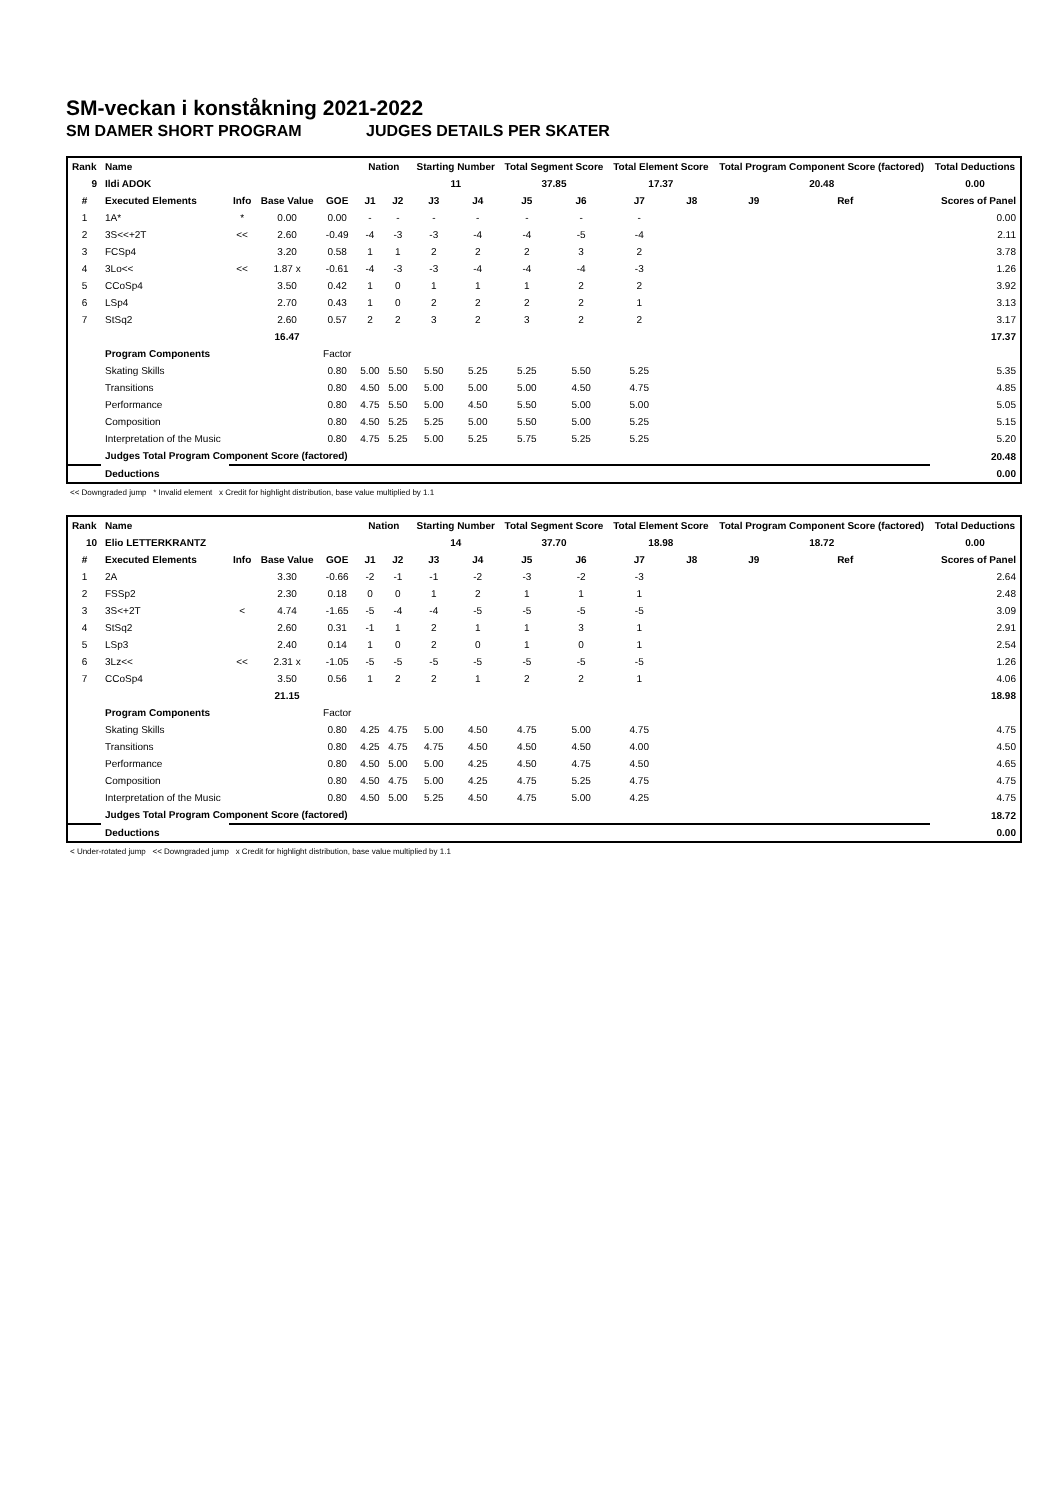SM-veckan i konståkning 2021-2022
SM DAMER SHORT PROGRAM JUDGES DETAILS PER SKATER
| Rank | Name | | | | Nation | | Starting Number | | Total Segment Score | | Total Element Score | | Total Program Component Score (factored) | | | Total Deductions |
| --- | --- | --- | --- | --- | --- | --- | --- | --- | --- | --- | --- | --- | --- | --- | --- | --- |
| 9 | Ildi ADOK | | | | | | 11 | | 37.85 | | 17.37 | | 20.48 | | | 0.00 |
| # | Executed Elements | Info | Base Value | GOE | J1 | J2 | J3 | J4 | J5 | J6 | J7 | J8 | J9 | Ref | | Scores of Panel |
| 1 | 1A* | * | 0.00 | 0.00 | - | - | - | - | - | - | - | | | | | 0.00 |
| 2 | 3S<<+2T | << | 2.60 | -0.49 | -4 | -3 | -3 | -4 | -4 | -5 | -4 | | | | | 2.11 |
| 3 | FCSp4 | | 3.20 | 0.58 | 1 | 1 | 2 | 2 | 2 | 3 | 2 | | | | | 3.78 |
| 4 | 3Lo<< | << | 1.87 x | -0.61 | -4 | -3 | -3 | -4 | -4 | -4 | -3 | | | | | 1.26 |
| 5 | CCoSp4 | | 3.50 | 0.42 | 1 | 0 | 1 | 1 | 1 | 2 | 2 | | | | | 3.92 |
| 6 | LSp4 | | 2.70 | 0.43 | 1 | 0 | 2 | 2 | 2 | 2 | 1 | | | | | 3.13 |
| 7 | StSq2 | | 2.60 | 0.57 | 2 | 2 | 3 | 2 | 3 | 2 | 2 | | | | | 3.17 |
| | | | 16.47 | | | | | | | | | | | | | 17.37 |
| | Program Components | | | Factor | | | | | | | | | | | | |
| | Skating Skills | | | 0.80 | 5.00 | 5.50 | 5.50 | 5.25 | 5.25 | 5.50 | 5.25 | | | | | 5.35 |
| | Transitions | | | 0.80 | 4.50 | 5.00 | 5.00 | 5.00 | 5.00 | 4.50 | 4.75 | | | | | 4.85 |
| | Performance | | | 0.80 | 4.75 | 5.50 | 5.00 | 4.50 | 5.50 | 5.00 | 5.00 | | | | | 5.05 |
| | Composition | | | 0.80 | 4.50 | 5.25 | 5.25 | 5.00 | 5.50 | 5.00 | 5.25 | | | | | 5.15 |
| | Interpretation of the Music | | | 0.80 | 4.75 | 5.25 | 5.00 | 5.25 | 5.75 | 5.25 | 5.25 | | | | | 5.20 |
| | Judges Total Program Component Score (factored) | | | | | | | | | | | | | | | 20.48 |
| | Deductions | | | | | | | | | | | | | | | 0.00 |
<< Downgraded jump * Invalid element x Credit for highlight distribution, base value multiplied by 1.1
| Rank | Name | | | | Nation | | Starting Number | | Total Segment Score | | Total Element Score | | Total Program Component Score (factored) | | | Total Deductions |
| --- | --- | --- | --- | --- | --- | --- | --- | --- | --- | --- | --- | --- | --- | --- | --- | --- |
| 10 | Elio LETTERKRANTZ | | | | | | 14 | | 37.70 | | 18.98 | | 18.72 | | | 0.00 |
| # | Executed Elements | Info | Base Value | GOE | J1 | J2 | J3 | J4 | J5 | J6 | J7 | J8 | J9 | Ref | | Scores of Panel |
| 1 | 2A | | 3.30 | -0.66 | -2 | -1 | -1 | -2 | -3 | -2 | -3 | | | | | 2.64 |
| 2 | FSSp2 | | 2.30 | 0.18 | 0 | 0 | 1 | 2 | 1 | 1 | 1 | | | | | 2.48 |
| 3 | 3S<+2T | < | 4.74 | -1.65 | -5 | -4 | -4 | -5 | -5 | -5 | -5 | | | | | 3.09 |
| 4 | StSq2 | | 2.60 | 0.31 | -1 | 1 | 2 | 1 | 1 | 3 | 1 | | | | | 2.91 |
| 5 | LSp3 | | 2.40 | 0.14 | 1 | 0 | 2 | 0 | 1 | 0 | 1 | | | | | 2.54 |
| 6 | 3Lz<< | << | 2.31 x | -1.05 | -5 | -5 | -5 | -5 | -5 | -5 | -5 | | | | | 1.26 |
| 7 | CCoSp4 | | 3.50 | 0.56 | 1 | 2 | 2 | 1 | 2 | 2 | 1 | | | | | 4.06 |
| | | | 21.15 | | | | | | | | | | | | | 18.98 |
| | Program Components | | | Factor | | | | | | | | | | | | |
| | Skating Skills | | | 0.80 | 4.25 | 4.75 | 5.00 | 4.50 | 4.75 | 5.00 | 4.75 | | | | | 4.75 |
| | Transitions | | | 0.80 | 4.25 | 4.75 | 4.75 | 4.50 | 4.50 | 4.50 | 4.00 | | | | | 4.50 |
| | Performance | | | 0.80 | 4.50 | 5.00 | 5.00 | 4.25 | 4.50 | 4.75 | 4.50 | | | | | 4.65 |
| | Composition | | | 0.80 | 4.50 | 4.75 | 5.00 | 4.25 | 4.75 | 5.25 | 4.75 | | | | | 4.75 |
| | Interpretation of the Music | | | 0.80 | 4.50 | 5.00 | 5.25 | 4.50 | 4.75 | 5.00 | 4.25 | | | | | 4.75 |
| | Judges Total Program Component Score (factored) | | | | | | | | | | | | | | | 18.72 |
| | Deductions | | | | | | | | | | | | | | | 0.00 |
< Under-rotated jump << Downgraded jump x Credit for highlight distribution, base value multiplied by 1.1